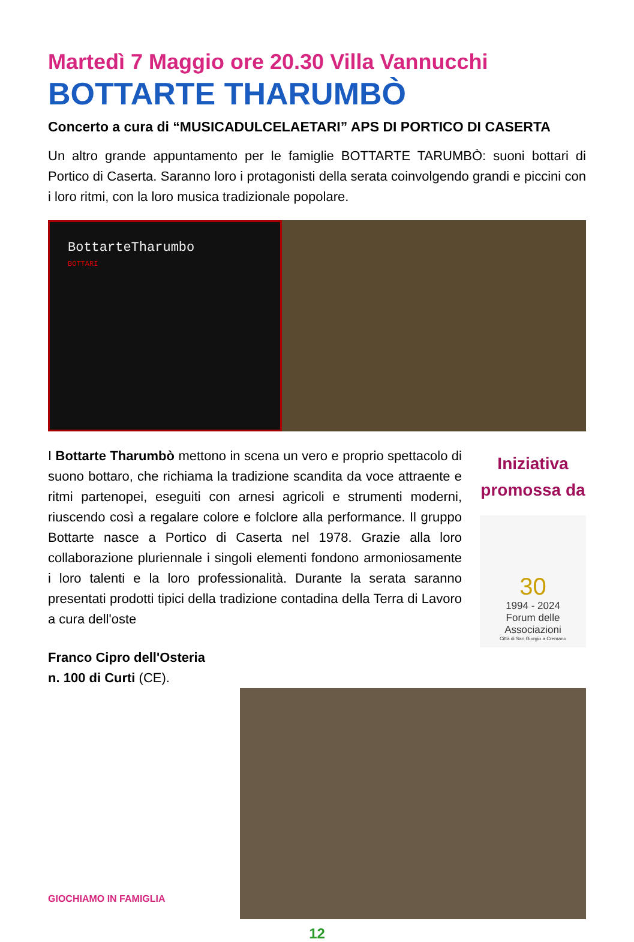Martedì 7 Maggio ore 20.30 Villa Vannucchi
BOTTARTE THARUMBÒ
Concerto a cura di “MUSICADULCELAETARI” APS DI PORTICO DI CASERTA
Un altro grande appuntamento per le famiglie BOTTARTE TARUMBÒ: suoni bottari di Portico di Caserta. Saranno loro i protagonisti della serata coinvolgendo grandi e piccini con i loro ritmi, con la loro musica tradizionale popolare.
BottarteTharumbo
BOTTARI
I Bottarte Tharumbò mettono in scena un vero e proprio spettacolo di suono bottaro, che richiama la tradizione scandita da voce attraente e ritmi partenopei, eseguiti con arnesi agricoli e strumenti moderni, riuscendo così a regalare colore e folclore alla performance. Il gruppo Bottarte nasce a Portico di Caserta nel 1978. Grazie alla loro collaborazione pluriennale i singoli elementi fondono armoniosamente i loro talenti e la loro professionalità. Durante la serata saranno presentati prodotti tipici della tradizione contadina della Terra di Lavoro a cura dell'oste
Iniziativa
promossa da
30
1994 - 2024
Forum delle Associazioni
Città di San Giorgio a Cremano
Franco Cipro dell'Osteria
n. 100 di Curti (CE).
GIOCHIAMO IN FAMIGLIA
12